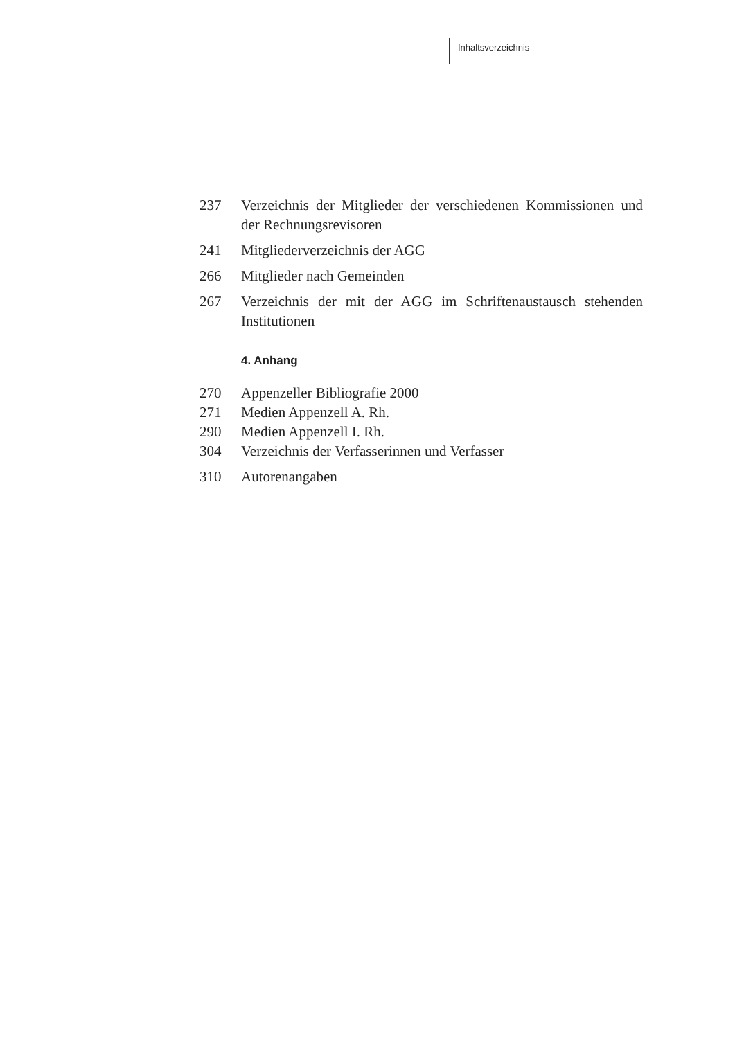Inhaltsverzeichnis
237 Verzeichnis der Mitglieder der verschiedenen Kommissionen und der Rechnungsrevisoren
241 Mitgliederverzeichnis der AGG
266 Mitglieder nach Gemeinden
267 Verzeichnis der mit der AGG im Schriftenaustausch stehenden Institutionen
4. Anhang
270 Appenzeller Bibliografie 2000
271 Medien Appenzell A. Rh.
290 Medien Appenzell I. Rh.
304 Verzeichnis der Verfasserinnen und Verfasser
310 Autorenangaben